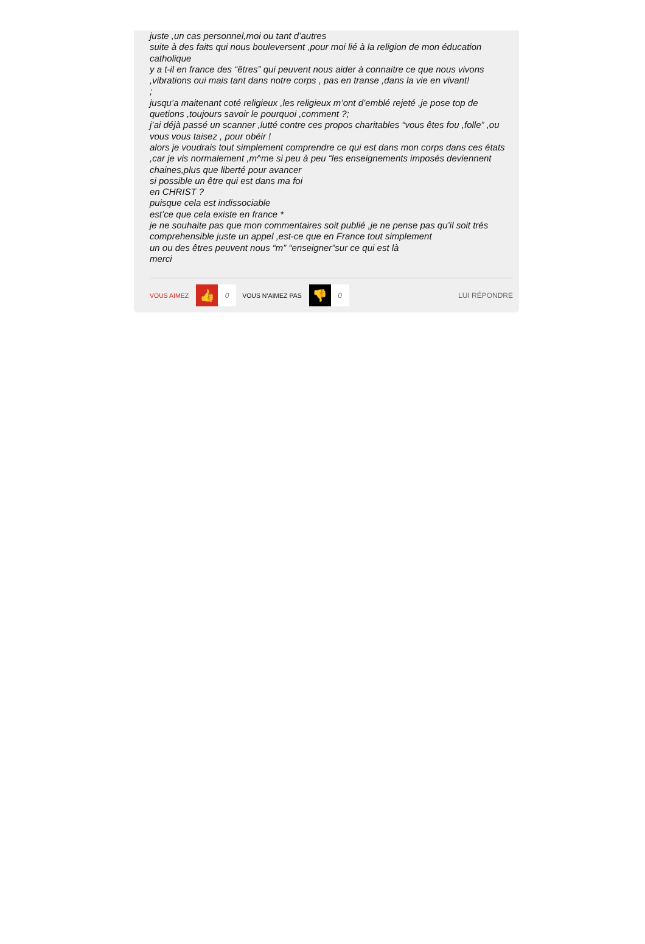juste ,un cas personnel,moi ou tant d’autres
suite à des faits qui nous bouleversent ,pour moi lié à la religion de mon éducation catholique
y a t-il en france des “êtres” qui peuvent nous aider à connaitre ce que nous vivons ,vibrations oui mais tant dans notre corps , pas en transe ,dans la vie en vivant!
;
jusqu’a maitenant coté religieux ,les religieux m’ont d’emblé rejeté ,je pose top de quetions ,toujours savoir le pourquoi ,comment ?;
j’ai déjà passé un scanner ,lutté contre ces propos charitables “vous êtes fou ,folle” ,ou vous vous taisez , pour obéir !
alors je voudrais tout simplement comprendre ce qui est dans mon corps dans ces états ,car je vis normalement ,m^me si peu à peu “les enseignements imposés deviennent chaines,plus que liberté pour avancer
si possible un être qui est dans ma foi
en CHRIST ?
puisque cela est indissociable
est’ce que cela existe en france *
je ne souhaite pas que mon commentaires soit publié ,je ne pense pas qu’il soit trés comprehensible juste un appel ,est-ce que en France tout simplement
un ou des êtres peuvent nous “m” “enseigner”sur ce qui est là
merci
VOUS AIMEZ 👍 0 VOUS N'AIMEZ PAS 👎 0 LUI RÉPONDRE